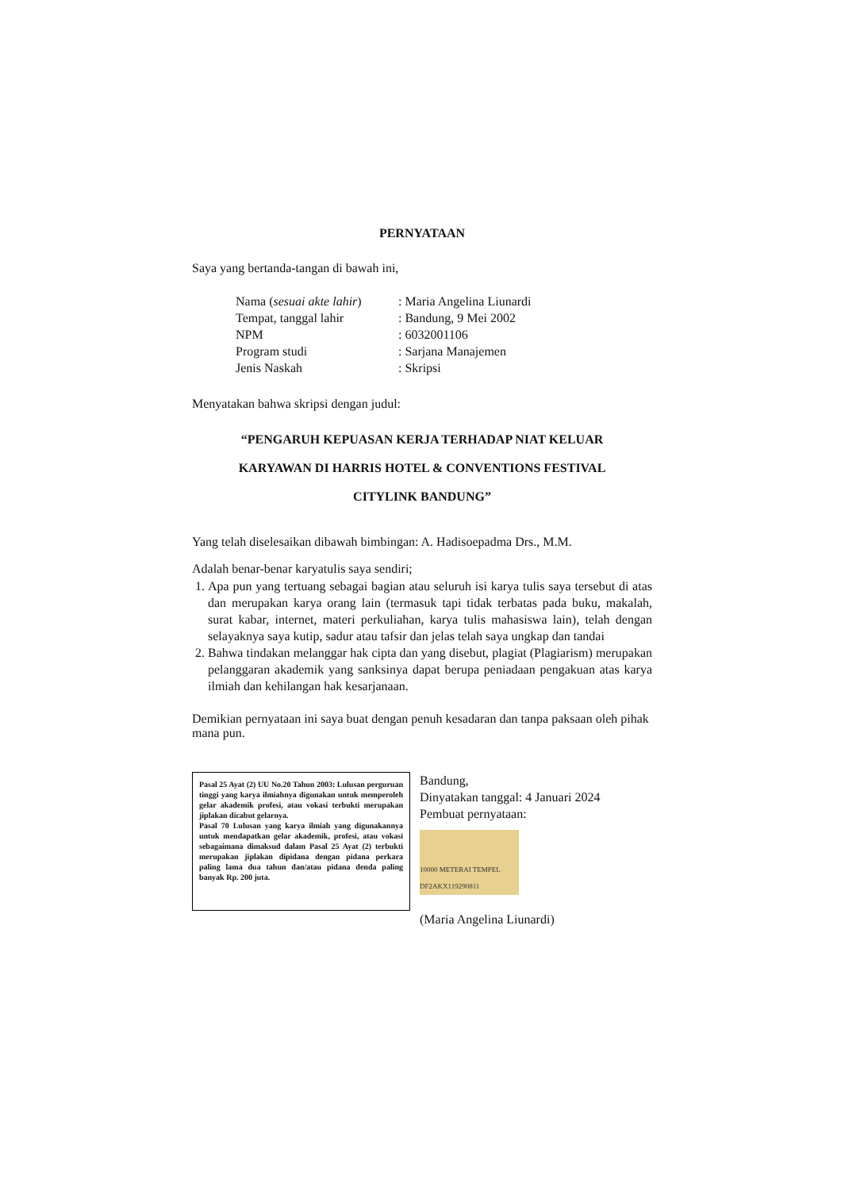PERNYATAAN
Saya yang bertanda-tangan di bawah ini,
Nama (sesuai akte lahir): Maria Angelina Liunardi
Tempat, tanggal lahir: Bandung, 9 Mei 2002
NPM: 6032001106
Program studi: Sarjana Manajemen
Jenis Naskah: Skripsi
Menyatakan bahwa skripsi dengan judul:
“PENGARUH KEPUASAN KERJA TERHADAP NIAT KELUAR
KARYAWAN DI HARRIS HOTEL & CONVENTIONS FESTIVAL
CITYLINK BANDUNG”
Yang telah diselesaikan dibawah bimbingan: A. Hadisoepadma Drs., M.M.
Adalah benar-benar karyatulis saya sendiri;
1. Apa pun yang tertuang sebagai bagian atau seluruh isi karya tulis saya tersebut di atas dan merupakan karya orang lain (termasuk tapi tidak terbatas pada buku, makalah, surat kabar, internet, materi perkuliahan, karya tulis mahasiswa lain), telah dengan selayaknya saya kutip, sadur atau tafsir dan jelas telah saya ungkap dan tandai
2. Bahwa tindakan melanggar hak cipta dan yang disebut, plagiat (Plagiarism) merupakan pelanggaran akademik yang sanksinya dapat berupa peniadaan pengakuan atas karya ilmiah dan kehilangan hak kesarjanaan.
Demikian pernyataan ini saya buat dengan penuh kesadaran dan tanpa paksaan oleh pihak mana pun.
Pasal 25 Ayat (2) UU No.20 Tahun 2003: Lulusan perguruan tinggi yang karya ilmiahnya digunakan untuk memperoleh gelar akademik profesi, atau vokasi terbukti merupakan jiplakan dicabut gelarnya.
Pasal 70 Lulusan yang karya ilmiah yang digunakannya untuk mendapatkan gelar akademik, profesi, atau vokasi sebagaimana dimaksud dalam Pasal 25 Ayat (2) terbukti merupakan jiplakan dipidana dengan pidana perkara paling lama dua tahun dan/atau pidana denda paling banyak Rp. 200 juta.
Bandung,
Dinyatakan tanggal: 4 Januari 2024
Pembuat pernyataan:
10000 METERAI TEMPEL DF2AKX119290811
(Maria Angelina Liunardi)